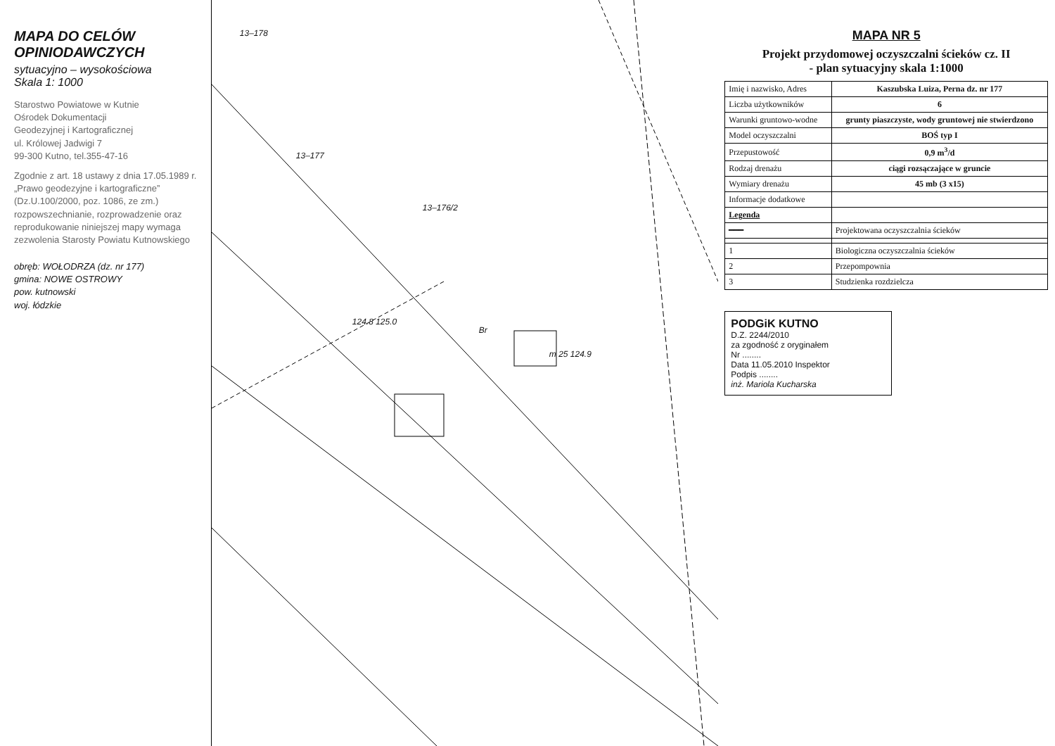MAPA DO CELÓW OPINIODAWCZYCH
sytuacyjno – wysokościowa
Skala 1: 1000
Starostwo Powiatowe w Kutnie
Ośrodek Dokumentacji
Geodezyjnej i Kartograficznej
ul. Królowej Jadwigi 7
99-300 Kutno, tel.355-47-16
Zgodnie z art. 18 ustawy z dnia 17.05.1989 r. „Prawo geodezyjne i kartograficzne” (Dz.U.100/2000, poz. 1086, ze zm.) rozpowszechnianie, rozprowadzenie oraz reprodukowanie niniejszej mapy wymaga zezwolenia Starosty Powiatu Kutnowskiego
obręb: WOŁODRZA (dz. nr 177)
gmina: NOWE OSTROWY
pow. kutnowski
woj. łódzkie
13–178
13–177
13–176/2
Br
m 25 124.9
124.8 125.0
MAPA NR 5
Projekt przydomowej oczyszczalni ścieków cz. II
- plan sytuacyjny skala 1:1000
| Imię i nazwisko, Adres | Kaszubska Luiza, Perna dz. nr 177 |
| Liczba użytkowników | 6 |
| Warunki gruntowo-wodne | grunty piaszczyste, wody gruntowej nie stwierdzono |
| Model oczyszczalni | BOŚ typ I |
| Przepustowość | 0,9 m<sup>3</sup>/d |
| Rodzaj drenażu | ciągi rozsączające w gruncie |
| Wymiary drenażu | 45 mb (3 x15) |
| Informacje dodatkowe | |
| Legenda | |
| ━━━ | Projektowana oczyszczalnia ścieków |
| 1 | Biologiczna oczyszczalnia ścieków |
| 2 | Przepompownia |
| 3 | Studzienka rozdzielcza |
PODGiK KUTNO
D.Z. 2244/2010
za zgodność z oryginałem
Nr ........
Data 11.05.2010 Inspektor
Podpis ........
inż. Mariola Kucharska